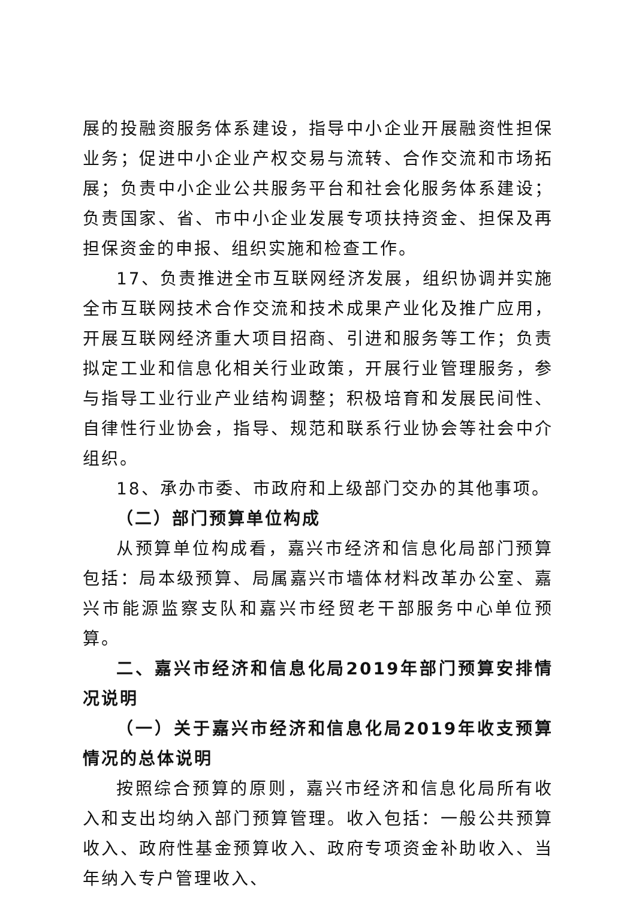展的投融资服务体系建设，指导中小企业开展融资性担保业务；促进中小企业产权交易与流转、合作交流和市场拓展；负责中小企业公共服务平台和社会化服务体系建设；负责国家、省、市中小企业发展专项扶持资金、担保及再担保资金的申报、组织实施和检查工作。
17、负责推进全市互联网经济发展，组织协调并实施全市互联网技术合作交流和技术成果产业化及推广应用，开展互联网经济重大项目招商、引进和服务等工作；负责拟定工业和信息化相关行业政策，开展行业管理服务，参与指导工业行业产业结构调整；积极培育和发展民间性、自律性行业协会，指导、规范和联系行业协会等社会中介组织。
18、承办市委、市政府和上级部门交办的其他事项。
（二）部门预算单位构成
从预算单位构成看，嘉兴市经济和信息化局部门预算包括：局本级预算、局属嘉兴市墙体材料改革办公室、嘉兴市能源监察支队和嘉兴市经贸老干部服务中心单位预算。
二、嘉兴市经济和信息化局2019年部门预算安排情况说明
（一）关于嘉兴市经济和信息化局2019年收支预算情况的总体说明
按照综合预算的原则，嘉兴市经济和信息化局所有收入和支出均纳入部门预算管理。收入包括：一般公共预算收入、政府性基金预算收入、政府专项资金补助收入、当年纳入专户管理收入、